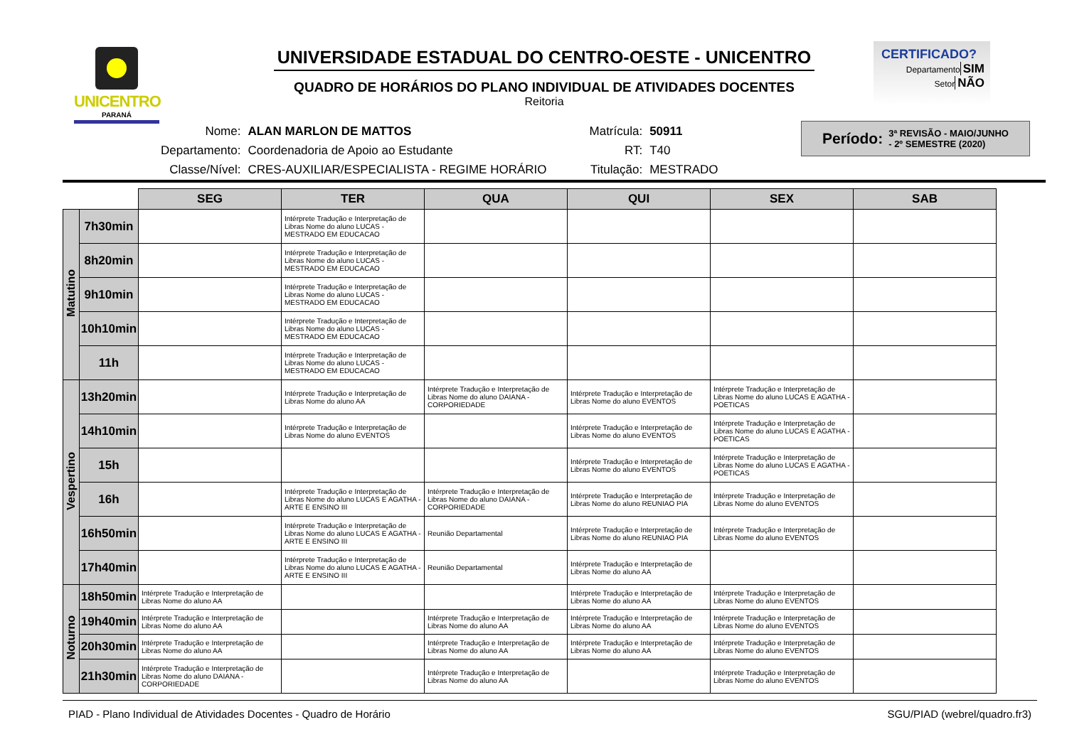UNICENTRO
PARANÁ
UNIVERSIDADE ESTADUAL DO CENTRO-OESTE - UNICENTRO
QUADRO DE HORÁRIOS DO PLANO INDIVIDUAL DE ATIVIDADES DOCENTES
Reitoria
CERTIFICADO?
Departamento SIM
Setor NÃO
| Nome: | ALAN MARLON DE MATTOS | | Matrícula: | 50911 |
| Departamento: | Coordenadoria de Apoio ao Estudante | | RT: | T40 |
| Classe/Nível: | CRES-AUXILIAR/ESPECIALISTA - REGIME HORÁRIO | | Titulação: | MESTRADO |
Período: 3ª REVISÃO - MAIO/JUNHO
- 2º SEMESTRE (2020)
| | | SEG | TER | QUA | QUI | SEX | SAB |
| --- | --- | --- | --- | --- | --- | --- | --- |
| Matutino | 7h30min | | Intérprete Tradução e Interpretação de Libras Nome do aluno LUCAS - MESTRADO EM EDUCACAO | | | | |
| | 8h20min | | Intérprete Tradução e Interpretação de Libras Nome do aluno LUCAS - MESTRADO EM EDUCACAO | | | | |
| | 9h10min | | Intérprete Tradução e Interpretação de Libras Nome do aluno LUCAS - MESTRADO EM EDUCACAO | | | | |
| | 10h10min | | Intérprete Tradução e Interpretação de Libras Nome do aluno LUCAS - MESTRADO EM EDUCACAO | | | | |
| | 11h | | Intérprete Tradução e Interpretação de Libras Nome do aluno LUCAS - MESTRADO EM EDUCACAO | | | | |
| Vespertino | 13h20min | | Intérprete Tradução e Interpretação de Libras Nome do aluno AA | Intérprete Tradução e Interpretação de Libras Nome do aluno DAIANA - CORPORIEDADE | Intérprete Tradução e Interpretação de Libras Nome do aluno EVENTOS | Intérprete Tradução e Interpretação de Libras Nome do aluno LUCAS E AGATHA - POETICAS | |
| | 14h10min | | Intérprete Tradução e Interpretação de Libras Nome do aluno EVENTOS | | Intérprete Tradução e Interpretação de Libras Nome do aluno EVENTOS | Intérprete Tradução e Interpretação de Libras Nome do aluno LUCAS E AGATHA - POETICAS | |
| | 15h | | | | Intérprete Tradução e Interpretação de Libras Nome do aluno EVENTOS | Intérprete Tradução e Interpretação de Libras Nome do aluno LUCAS E AGATHA - POETICAS | |
| | 16h | | Intérprete Tradução e Interpretação de Libras Nome do aluno LUCAS E AGATHA - ARTE E ENSINO III | Intérprete Tradução e Interpretação de Libras Nome do aluno DAIANA - CORPORIEDADE | Intérprete Tradução e Interpretação de Libras Nome do aluno REUNIAO PIA | Intérprete Tradução e Interpretação de Libras Nome do aluno EVENTOS | |
| | 16h50min | | Intérprete Tradução e Interpretação de Libras Nome do aluno LUCAS E AGATHA - ARTE E ENSINO III | Reunião Departamental | Intérprete Tradução e Interpretação de Libras Nome do aluno REUNIAO PIA | Intérprete Tradução e Interpretação de Libras Nome do aluno EVENTOS | |
| | 17h40min | | Intérprete Tradução e Interpretação de Libras Nome do aluno LUCAS E AGATHA - ARTE E ENSINO III | Reunião Departamental | Intérprete Tradução e Interpretação de Libras Nome do aluno AA | | |
| Noturno | 18h50min | Intérprete Tradução e Interpretação de Libras Nome do aluno AA | | | Intérprete Tradução e Interpretação de Libras Nome do aluno AA | Intérprete Tradução e Interpretação de Libras Nome do aluno EVENTOS | |
| | 19h40min | Intérprete Tradução e Interpretação de Libras Nome do aluno AA | | Intérprete Tradução e Interpretação de Libras Nome do aluno AA | Intérprete Tradução e Interpretação de Libras Nome do aluno AA | Intérprete Tradução e Interpretação de Libras Nome do aluno EVENTOS | |
| | 20h30min | Intérprete Tradução e Interpretação de Libras Nome do aluno AA | | Intérprete Tradução e Interpretação de Libras Nome do aluno AA | Intérprete Tradução e Interpretação de Libras Nome do aluno AA | Intérprete Tradução e Interpretação de Libras Nome do aluno EVENTOS | |
| | 21h30min | Intérprete Tradução e Interpretação de Libras Nome do aluno DAIANA - CORPORIEDADE | | Intérprete Tradução e Interpretação de Libras Nome do aluno AA | | Intérprete Tradução e Interpretação de Libras Nome do aluno EVENTOS | |
PIAD - Plano Individual de Atividades Docentes - Quadro de Horário SGU/PIAD (webrel/quadro.fr3)